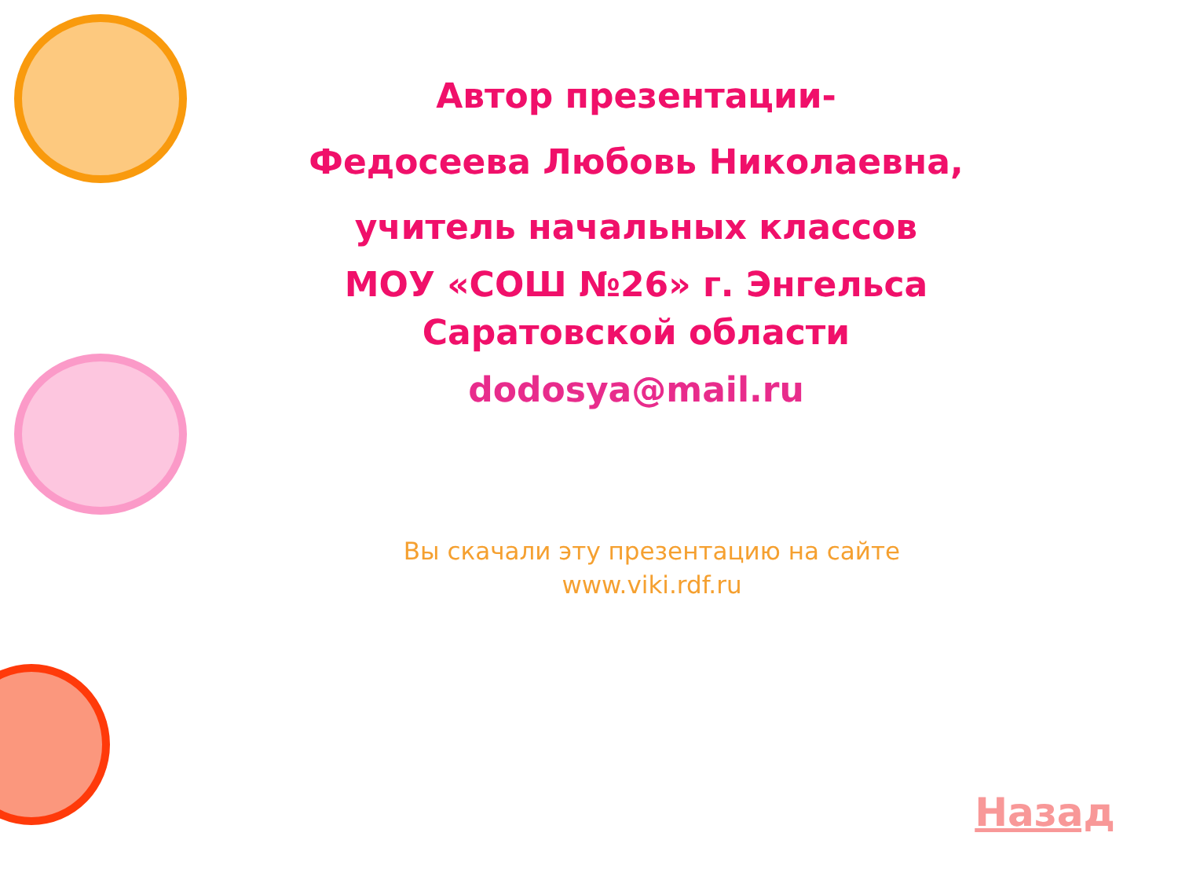Автор презентации-
Федосеева Любовь Николаевна,
учитель начальных классов
МОУ «СОШ №26» г. Энгельса Саратовской области
dodosya@mail.ru
Вы скачали эту презентацию на сайте
www.viki.rdf.ru
Назад